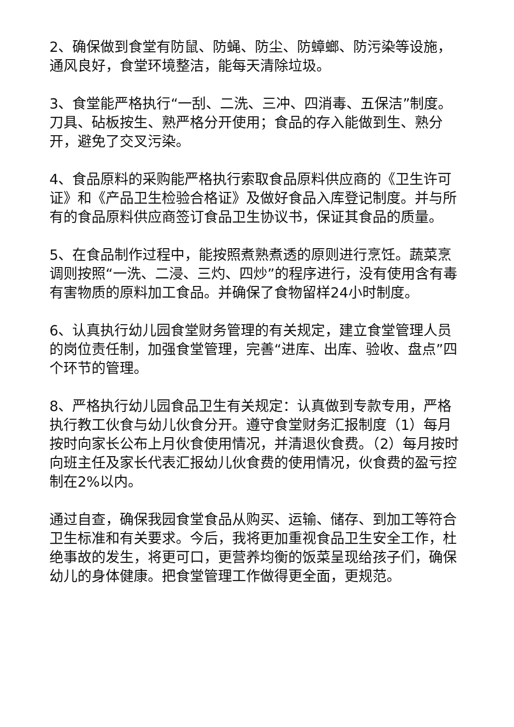2、确保做到食堂有防鼠、防蝇、防尘、防蟑螂、防污染等设施，通风良好，食堂环境整洁，能每天清除垃圾。
3、食堂能严格执行“一刮、二洗、三冲、四消毒、五保洁”制度。刀具、砧板按生、熟严格分开使用；食品的存入能做到生、熟分开，避免了交叉污染。
4、食品原料的采购能严格执行索取食品原料供应商的《卫生许可证》和《产品卫生检验合格证》及做好食品入库登记制度。并与所有的食品原料供应商签订食品卫生协议书，保证其食品的质量。
5、在食品制作过程中，能按照煮熟煮透的原则进行烹饪。蔬菜烹调则按照“一洗、二浸、三灼、四炒”的程序进行，没有使用含有毒有害物质的原料加工食品。并确保了食物留样24小时制度。
6、认真执行幼儿园食堂财务管理的有关规定，建立食堂管理人员的岗位责任制，加强食堂管理，完善“进库、出库、验收、盘点”四个环节的管理。
8、严格执行幼儿园食品卫生有关规定：认真做到专款专用，严格执行教工伙食与幼儿伙食分开。遵守食堂财务汇报制度（1）每月按时向家长公布上月伙食使用情况，并清退伙食费。（2）每月按时向班主任及家长代表汇报幼儿伙食费的使用情况，伙食费的盈亏控制在2%以内。
通过自查，确保我园食堂食品从购买、运输、储存、到加工等符合卫生标准和有关要求。今后，我将更加重视食品卫生安全工作，杜绝事故的发生，将更可口，更营养均衡的饭菜呈现给孩子们，确保幼儿的身体健康。把食堂管理工作做得更全面，更规范。